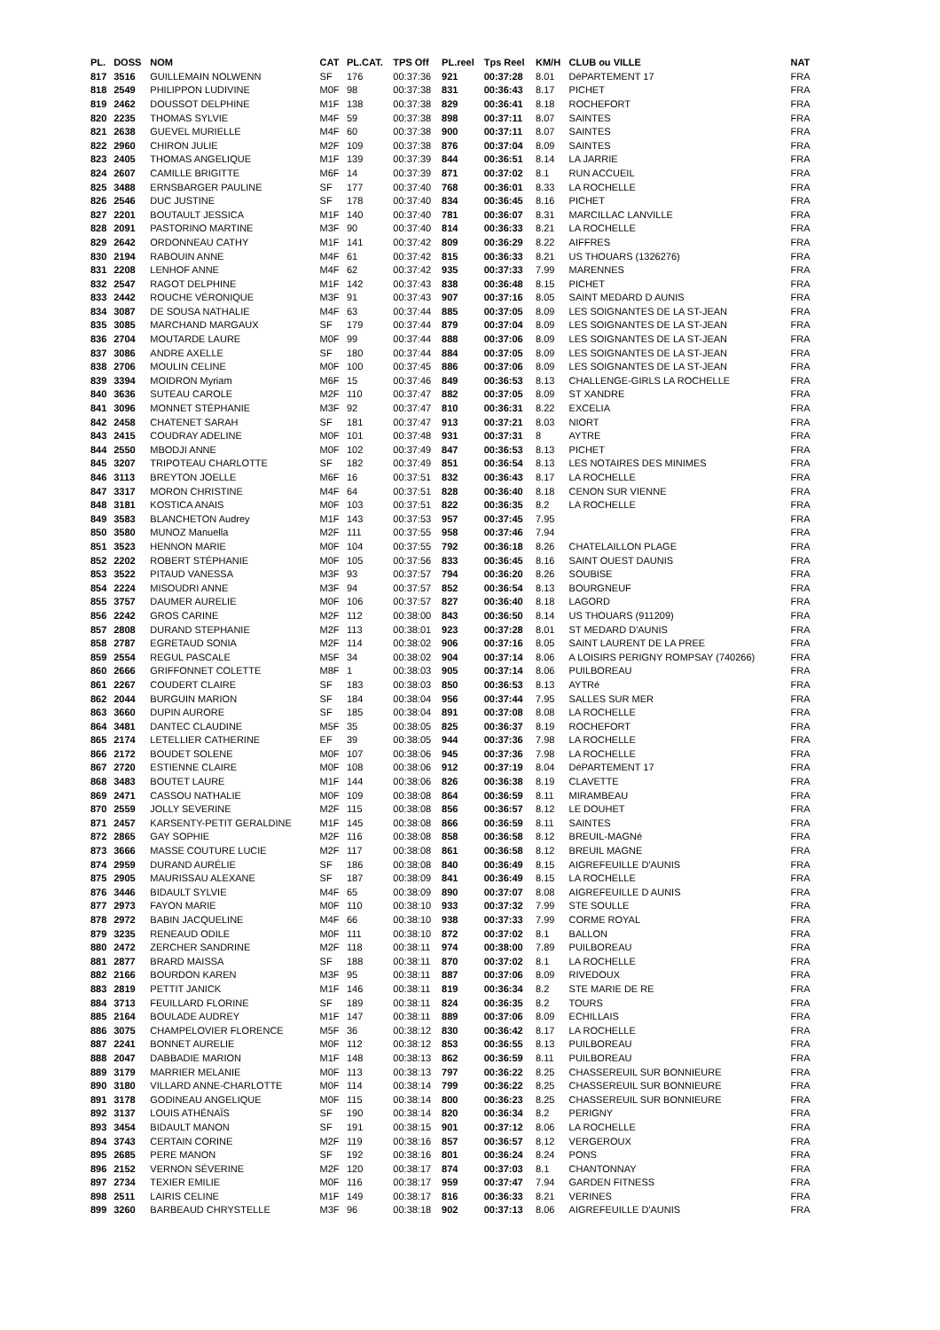| PL. | DOSS | NOM | CAT | PL.CAT. | TPS Off | PL.reel | Tps Reel | KM/H | CLUB ou VILLE | NAT |
| --- | --- | --- | --- | --- | --- | --- | --- | --- | --- | --- |
| 817 | 3516 | GUILLEMAIN NOLWENN | SF | 176 | 00:37:36 | 921 | 00:37:28 | 8.01 | DéPARTEMENT 17 | FRA |
| 818 | 2549 | PHILIPPON LUDIVINE | M0F | 98 | 00:37:38 | 831 | 00:36:43 | 8.17 | PICHET | FRA |
| 819 | 2462 | DOUSSOT DELPHINE | M1F | 138 | 00:37:38 | 829 | 00:36:41 | 8.18 | ROCHEFORT | FRA |
| 820 | 2235 | THOMAS SYLVIE | M4F | 59 | 00:37:38 | 898 | 00:37:11 | 8.07 | SAINTES | FRA |
| 821 | 2638 | GUEVEL MURIELLE | M4F | 60 | 00:37:38 | 900 | 00:37:11 | 8.07 | SAINTES | FRA |
| 822 | 2960 | CHIRON JULIE | M2F | 109 | 00:37:38 | 876 | 00:37:04 | 8.09 | SAINTES | FRA |
| 823 | 2405 | THOMAS ANGELIQUE | M1F | 139 | 00:37:39 | 844 | 00:36:51 | 8.14 | LA JARRIE | FRA |
| 824 | 2607 | CAMILLE BRIGITTE | M6F | 14 | 00:37:39 | 871 | 00:37:02 | 8.1 | RUN ACCUEIL | FRA |
| 825 | 3488 | ERNSBARGER PAULINE | SF | 177 | 00:37:40 | 768 | 00:36:01 | 8.33 | LA ROCHELLE | FRA |
| 826 | 2546 | DUC JUSTINE | SF | 178 | 00:37:40 | 834 | 00:36:45 | 8.16 | PICHET | FRA |
| 827 | 2201 | BOUTAULT JESSICA | M1F | 140 | 00:37:40 | 781 | 00:36:07 | 8.31 | MARCILLAC LANVILLE | FRA |
| 828 | 2091 | PASTORINO MARTINE | M3F | 90 | 00:37:40 | 814 | 00:36:33 | 8.21 | LA ROCHELLE | FRA |
| 829 | 2642 | ORDONNEAU CATHY | M1F | 141 | 00:37:42 | 809 | 00:36:29 | 8.22 | AIFFRES | FRA |
| 830 | 2194 | RABOUIN ANNE | M4F | 61 | 00:37:42 | 815 | 00:36:33 | 8.21 | US THOUARS (1326276) | FRA |
| 831 | 2208 | LENHOF ANNE | M4F | 62 | 00:37:42 | 935 | 00:37:33 | 7.99 | MARENNES | FRA |
| 832 | 2547 | RAGOT DELPHINE | M1F | 142 | 00:37:43 | 838 | 00:36:48 | 8.15 | PICHET | FRA |
| 833 | 2442 | ROUCHE VÉRONIQUE | M3F | 91 | 00:37:43 | 907 | 00:37:16 | 8.05 | SAINT MEDARD D AUNIS | FRA |
| 834 | 3087 | DE SOUSA NATHALIE | M4F | 63 | 00:37:44 | 885 | 00:37:05 | 8.09 | LES SOIGNANTES DE LA ST-JEAN | FRA |
| 835 | 3085 | MARCHAND MARGAUX | SF | 179 | 00:37:44 | 879 | 00:37:04 | 8.09 | LES SOIGNANTES DE LA ST-JEAN | FRA |
| 836 | 2704 | MOUTARDE LAURE | M0F | 99 | 00:37:44 | 888 | 00:37:06 | 8.09 | LES SOIGNANTES DE LA ST-JEAN | FRA |
| 837 | 3086 | ANDRE AXELLE | SF | 180 | 00:37:44 | 884 | 00:37:05 | 8.09 | LES SOIGNANTES DE LA ST-JEAN | FRA |
| 838 | 2706 | MOULIN CELINE | M0F | 100 | 00:37:45 | 886 | 00:37:06 | 8.09 | LES SOIGNANTES DE LA ST-JEAN | FRA |
| 839 | 3394 | MOIDRON Myriam | M6F | 15 | 00:37:46 | 849 | 00:36:53 | 8.13 | CHALLENGE-GIRLS LA ROCHELLE | FRA |
| 840 | 3636 | SUTEAU CAROLE | M2F | 110 | 00:37:47 | 882 | 00:37:05 | 8.09 | ST XANDRE | FRA |
| 841 | 3096 | MONNET STÉPHANIE | M3F | 92 | 00:37:47 | 810 | 00:36:31 | 8.22 | EXCELIA | FRA |
| 842 | 2458 | CHATENET SARAH | SF | 181 | 00:37:47 | 913 | 00:37:21 | 8.03 | NIORT | FRA |
| 843 | 2415 | COUDRAY ADELINE | M0F | 101 | 00:37:48 | 931 | 00:37:31 | 8 | AYTRE | FRA |
| 844 | 2550 | MBODJI ANNE | M0F | 102 | 00:37:49 | 847 | 00:36:53 | 8.13 | PICHET | FRA |
| 845 | 3207 | TRIPOTEAU CHARLOTTE | SF | 182 | 00:37:49 | 851 | 00:36:54 | 8.13 | LES NOTAIRES DES MINIMES | FRA |
| 846 | 3113 | BREYTON JOELLE | M6F | 16 | 00:37:51 | 832 | 00:36:43 | 8.17 | LA ROCHELLE | FRA |
| 847 | 3317 | MORON CHRISTINE | M4F | 64 | 00:37:51 | 828 | 00:36:40 | 8.18 | CENON SUR VIENNE | FRA |
| 848 | 3181 | KOSTICA ANAIS | M0F | 103 | 00:37:51 | 822 | 00:36:35 | 8.2 | LA ROCHELLE | FRA |
| 849 | 3583 | BLANCHETON Audrey | M1F | 143 | 00:37:53 | 957 | 00:37:45 | 7.95 | | FRA |
| 850 | 3580 | MUNOZ Manuella | M2F | 111 | 00:37:55 | 958 | 00:37:46 | 7.94 | | FRA |
| 851 | 3523 | HENNON MARIE | M0F | 104 | 00:37:55 | 792 | 00:36:18 | 8.26 | CHATELAILLON PLAGE | FRA |
| 852 | 2202 | ROBERT STÉPHANIE | M0F | 105 | 00:37:56 | 833 | 00:36:45 | 8.16 | SAINT OUEST DAUNIS | FRA |
| 853 | 3522 | PITAUD VANESSA | M3F | 93 | 00:37:57 | 794 | 00:36:20 | 8.26 | SOUBISE | FRA |
| 854 | 2224 | MISOUDRI ANNE | M3F | 94 | 00:37:57 | 852 | 00:36:54 | 8.13 | BOURGNEUF | FRA |
| 855 | 3757 | DAUMER AURELIE | M0F | 106 | 00:37:57 | 827 | 00:36:40 | 8.18 | LAGORD | FRA |
| 856 | 2242 | GROS CARINE | M2F | 112 | 00:38:00 | 843 | 00:36:50 | 8.14 | US THOUARS (911209) | FRA |
| 857 | 2808 | DURAND STEPHANIE | M2F | 113 | 00:38:01 | 923 | 00:37:28 | 8.01 | ST MEDARD D'AUNIS | FRA |
| 858 | 2787 | EGRETAUD SONIA | M2F | 114 | 00:38:02 | 906 | 00:37:16 | 8.05 | SAINT LAURENT DE LA PREE | FRA |
| 859 | 2554 | REGUL PASCALE | M5F | 34 | 00:38:02 | 904 | 00:37:14 | 8.06 | A LOISIRS PERIGNY ROMPSAY (740266) | FRA |
| 860 | 2666 | GRIFFONNET COLETTE | M8F | 1 | 00:38:03 | 905 | 00:37:14 | 8.06 | PUILBOREAU | FRA |
| 861 | 2267 | COUDERT CLAIRE | SF | 183 | 00:38:03 | 850 | 00:36:53 | 8.13 | AYTRé | FRA |
| 862 | 2044 | BURGUIN MARION | SF | 184 | 00:38:04 | 956 | 00:37:44 | 7.95 | SALLES SUR MER | FRA |
| 863 | 3660 | DUPIN AURORE | SF | 185 | 00:38:04 | 891 | 00:37:08 | 8.08 | LA ROCHELLE | FRA |
| 864 | 3481 | DANTEC CLAUDINE | M5F | 35 | 00:38:05 | 825 | 00:36:37 | 8.19 | ROCHEFORT | FRA |
| 865 | 2174 | LETELLIER CATHERINE | EF | 39 | 00:38:05 | 944 | 00:37:36 | 7.98 | LA ROCHELLE | FRA |
| 866 | 2172 | BOUDET SOLENE | M0F | 107 | 00:38:06 | 945 | 00:37:36 | 7.98 | LA ROCHELLE | FRA |
| 867 | 2720 | ESTIENNE CLAIRE | M0F | 108 | 00:38:06 | 912 | 00:37:19 | 8.04 | DéPARTEMENT 17 | FRA |
| 868 | 3483 | BOUTET LAURE | M1F | 144 | 00:38:06 | 826 | 00:36:38 | 8.19 | CLAVETTE | FRA |
| 869 | 2471 | CASSOU NATHALIE | M0F | 109 | 00:38:08 | 864 | 00:36:59 | 8.11 | MIRAMBEAU | FRA |
| 870 | 2559 | JOLLY SEVERINE | M2F | 115 | 00:38:08 | 856 | 00:36:57 | 8.12 | LE DOUHET | FRA |
| 871 | 2457 | KARSENTY-PETIT GERALDINE | M1F | 145 | 00:38:08 | 866 | 00:36:59 | 8.11 | SAINTES | FRA |
| 872 | 2865 | GAY SOPHIE | M2F | 116 | 00:38:08 | 858 | 00:36:58 | 8.12 | BREUIL-MAGNé | FRA |
| 873 | 3666 | MASSE COUTURE LUCIE | M2F | 117 | 00:38:08 | 861 | 00:36:58 | 8.12 | BREUIL MAGNE | FRA |
| 874 | 2959 | DURAND AURÉLIE | SF | 186 | 00:38:08 | 840 | 00:36:49 | 8.15 | AIGREFEUILLE D'AUNIS | FRA |
| 875 | 2905 | MAURISSAU ALEXANE | SF | 187 | 00:38:09 | 841 | 00:36:49 | 8.15 | LA ROCHELLE | FRA |
| 876 | 3446 | BIDAULT SYLVIE | M4F | 65 | 00:38:09 | 890 | 00:37:07 | 8.08 | AIGREFEUILLE D AUNIS | FRA |
| 877 | 2973 | FAYON MARIE | M0F | 110 | 00:38:10 | 933 | 00:37:32 | 7.99 | STE SOULLE | FRA |
| 878 | 2972 | BABIN JACQUELINE | M4F | 66 | 00:38:10 | 938 | 00:37:33 | 7.99 | CORME ROYAL | FRA |
| 879 | 3235 | RENEAUD ODILE | M0F | 111 | 00:38:10 | 872 | 00:37:02 | 8.1 | BALLON | FRA |
| 880 | 2472 | ZERCHER SANDRINE | M2F | 118 | 00:38:11 | 974 | 00:38:00 | 7.89 | PUILBOREAU | FRA |
| 881 | 2877 | BRARD MAISSA | SF | 188 | 00:38:11 | 870 | 00:37:02 | 8.1 | LA ROCHELLE | FRA |
| 882 | 2166 | BOURDON KAREN | M3F | 95 | 00:38:11 | 887 | 00:37:06 | 8.09 | RIVEDOUX | FRA |
| 883 | 2819 | PETTIT JANICK | M1F | 146 | 00:38:11 | 819 | 00:36:34 | 8.2 | STE MARIE DE RE | FRA |
| 884 | 3713 | FEUILLARD FLORINE | SF | 189 | 00:38:11 | 824 | 00:36:35 | 8.2 | TOURS | FRA |
| 885 | 2164 | BOULADE AUDREY | M1F | 147 | 00:38:11 | 889 | 00:37:06 | 8.09 | ECHILLAIS | FRA |
| 886 | 3075 | CHAMPELOVIER FLORENCE | M5F | 36 | 00:38:12 | 830 | 00:36:42 | 8.17 | LA ROCHELLE | FRA |
| 887 | 2241 | BONNET AURELIE | M0F | 112 | 00:38:12 | 853 | 00:36:55 | 8.13 | PUILBOREAU | FRA |
| 888 | 2047 | DABBADIE MARION | M1F | 148 | 00:38:13 | 862 | 00:36:59 | 8.11 | PUILBOREAU | FRA |
| 889 | 3179 | MARRIER MELANIE | M0F | 113 | 00:38:13 | 797 | 00:36:22 | 8.25 | CHASSEREUIL SUR BONNIEURE | FRA |
| 890 | 3180 | VILLARD ANNE-CHARLOTTE | M0F | 114 | 00:38:14 | 799 | 00:36:22 | 8.25 | CHASSEREUIL SUR BONNIEURE | FRA |
| 891 | 3178 | GODINEAU ANGELIQUE | M0F | 115 | 00:38:14 | 800 | 00:36:23 | 8.25 | CHASSEREUIL SUR BONNIEURE | FRA |
| 892 | 3137 | LOUIS ATHÉNAÏS | SF | 190 | 00:38:14 | 820 | 00:36:34 | 8.2 | PERIGNY | FRA |
| 893 | 3454 | BIDAULT MANON | SF | 191 | 00:38:15 | 901 | 00:37:12 | 8.06 | LA ROCHELLE | FRA |
| 894 | 3743 | CERTAIN CORINE | M2F | 119 | 00:38:16 | 857 | 00:36:57 | 8.12 | VERGEROUX | FRA |
| 895 | 2685 | PERE MANON | SF | 192 | 00:38:16 | 801 | 00:36:24 | 8.24 | PONS | FRA |
| 896 | 2152 | VERNON SÉVERINE | M2F | 120 | 00:38:17 | 874 | 00:37:03 | 8.1 | CHANTONNAY | FRA |
| 897 | 2734 | TEXIER EMILIE | M0F | 116 | 00:38:17 | 959 | 00:37:47 | 7.94 | GARDEN FITNESS | FRA |
| 898 | 2511 | LAIRIS CELINE | M1F | 149 | 00:38:17 | 816 | 00:36:33 | 8.21 | VERINES | FRA |
| 899 | 3260 | BARBEAUD CHRYSTELLE | M3F | 96 | 00:38:18 | 902 | 00:37:13 | 8.06 | AIGREFEUILLE D'AUNIS | FRA |